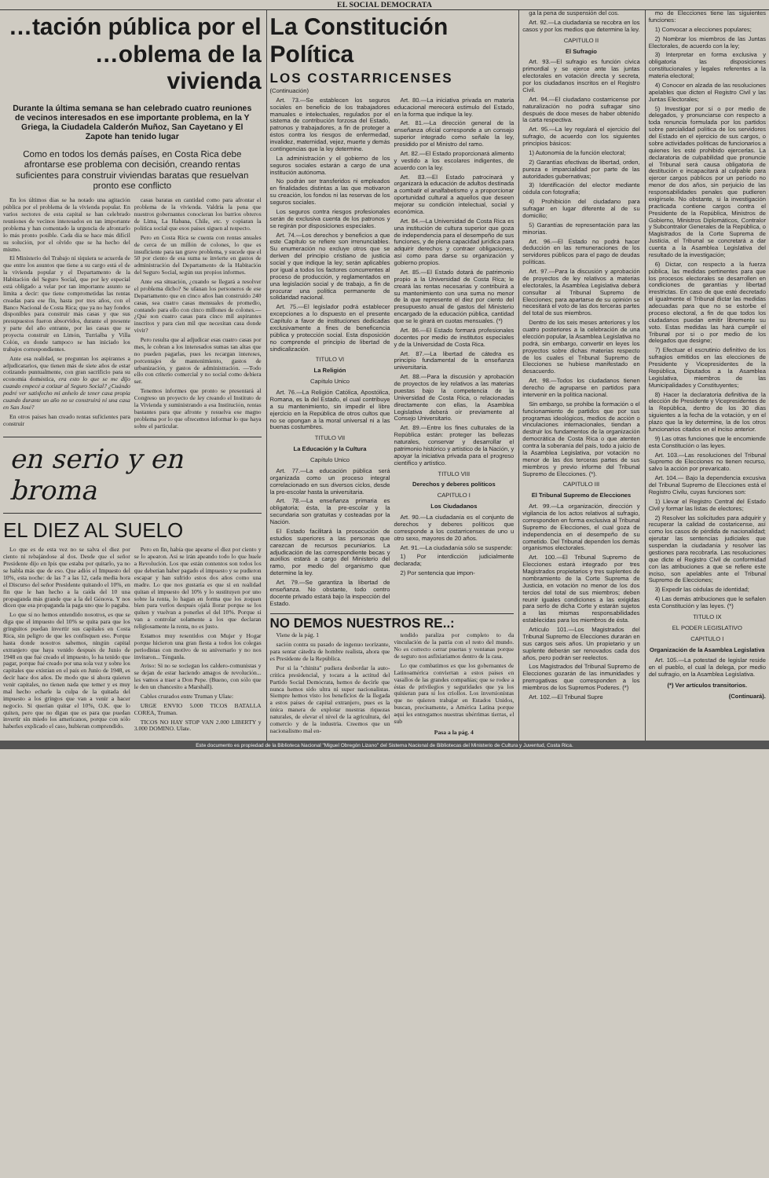EL SOCIAL DEMOCRATA
…tación pública por el …oblema de la vivienda
Durante la última semana se han celebrado cuatro reuniones de vecinos interesados en ese importante problema, en la Y Griega, la Ciudadela Calderón Muñoz, San Cayetano y El Zapote han tenido lugar
Como en todos los demás países, en Costa Rica debe afrontarse ese problema con decisión, creando rentas suficientes para construir viviendas baratas que resuelvan pronto ese conflicto
En los últimos días se ha notado una agitación pública por el problema de la vivienda popular. En varios sectores de esta capital se han celebrado reuniones de vecinos interesados en tan importante problema y han comentado la urgencia de afrontarlo lo más pronto posible. Cada día se hace más difícil su solución, por el olvido que se ha hecho del mismo.
El Ministerio del Trabajo ni siquiera se acuerda de que entre los asuntos que tiene a su cargo está el de la vivienda popular y el Departamento de la Habitación del Seguro Social, que por ley especial está obligado a velar por tan importante asunto se limita a decir: que tiene comprometidas las rentas creadas para ese fin, hasta por tres años, con el Banco Nacional de Costa Rica; que ya no hay fondos disponibles para construir más casas y que sus presupuestos fueron absorvidos, durante el presente y parte del año entrante, por las casas que se proyecta construir en Limón, Turrialba y Villa Colón, en donde tampoco se han iniciado los trabajos correspondientes.
Ante esa realidad, se preguntan los aspirantes a adjudicatarios, que tienen más de siete años de estar cotizando puntualmente, con gran sacrificio para su economía doméstica, era esto lo que se me dijo cuando empecé a cotizar al Seguro Social? ¿Cuándo podré ver satisfecho mi anhelo de tener casa propia cuando durante un año no se construirá ni una casa en San José?
En otros países han creado rentas suficientes para construir
casas baratas en cantidad como para afrontar el problema de la vivienda. Valdría la pena que nuestros gobernantes conocieran los barrios obreros de Lima, La Habana, Chile, etc. y copiaran la política social que esos países siguen al respecto.
Pero en Costa Rica se cuenta con rentas anuales de cerca de un millón de colones, lo que es insuficiente para tan grave problema, y sucede que el 50 por ciento de esa suma se invierte en gastos de administración del Departamento de la Habitación del Seguro Social, según sus propios informes.
Ante esa situación, ¿cuando se llegará a resolver el problema dicho? Se ufanan los personeros de ese Departamento que en cinco años han construido 240 casas, sea cuatro casas mensuales de promedio, contando para ello con cinco millones de colones.— ¿Qué son cuatro casas para cinco mil aspirantes inscritos y para cien mil que necesitan casa donde vivir?
Pero resulta que al adjudicar esas cuatro casas por mes, le cobran a los interesados sumas tan altas que no pueden pagarlas, pues les recargan intereses, porcentajes de mantenimiento, gastos de urbanización, y gastos de administración. —Todo ello con criterio comercial y no social como debiera ser.
Tenemos informes que pronto se presentará al Congreso un proyecto de ley creando el Instituto de la Vivienda y suministrando a esa Institución, rentas bastantes para que afronte y resuelva ese magno problema por lo que ofrecemos informar lo que haya sobre el particular.
en serio y en broma
EL DIEZ AL SUELO
Lo que es de esta vez no se salva el diez por ciento ni rebajándose al dos. Desde que el señor Presidente dijo en Ipís que estaba por quitarlo, ya no se habla más que de eso. Que adiós el Impuesto del 10%, esta noche: de las 7 a las 12, cada media hora el Discurso del señor Presidente quitando el 10%, en fin que le han hecho a la caída del 10 una propaganda más grande que a la del Génova. Y nos dicen que esa propaganda la paga uno que lo pagaba.
Lo que sí no hemos entendido nosotros, es que se diga que el impuesto del 10% se quita para que los gringuitos puedan invertir sus capitales en Costa Rica, sin peligro de que les confisquen eso. Porque hasta donde nosotros sabemos, ningún capital extranjero que haya venido después de Junio de 1948 en que fué creado el impuesto, lo ha tenido que pagar, porque fué creado por una sola vez y sobre los capitales que existían en el país en Junio de 1948, es decir hace dos años. De modo que si ahora quieren venir capitales, no tienen nada que temer y es muy mal hecho echarle la culpa de la quitada del impuesto a los gringos que van a venir a hacer negocio. Si querían quitar el 10%, O.K. que lo quiten, pero que no digan que es para que puedan invertir sin miedo los americanos, porque con sólo haberles explicado el caso, hubieran comprendido.
Pero en fin, había que apearse el diez por ciento y se lo apearon. Así se irán apeando todo lo que huele a Revolución. Los que están contentos son todos los que deberían haber pagado el impuesto y se pudieron escapar y han sufrido estos dos años como una madre. Lo que nos gustaría es que si en realidad quitan el impuesto del 10% y lo sustituyen por uno sobre la renta, lo hagan en forma que los zoquen bien para verlos después ojalá llorar porque se los quiten y vuelvan a ponerles el del 10%. Porque si van a controlar solamente a los que declaran religiosamente la renta, no es justo.
Estamos muy resentidos con Mujer y Hogar porque hicieron una gran fiesta a todos los colegas periodistas con motivo de su aniversario y no nos invitaron... Ténganla.
Aviso: Si no se sociegan los caldero-comunistas y se dejan de estar haciendo amagos de revolución... les vamos a traer a Don Pepe. (Bueno, con sólo que le den un chancesito a Marshall).
Cables cruzados entre Truman y Ulate:
URGE ENVIO 5.000 TICOS BATALLA COREA, Truman.
TICOS NO HAY STOP VAN 2.000 LIBERTY y 3.000 DOMINO. Ulate.
La Constitución Política
LOS COSTARRICENSES
(Continuación)
Art. 73.—Se establecen los seguros sociales en beneficio de los trabajadores manuales e intelectuales, regulados por el sistema de contribución forzosa del Estado, patronos y trabajadores, a fin de proteger a éstos contra los riesgos de enfermedad, invalidez, maternidad, vejez, muerte y demás contingencias que la ley determine.
La administración y el gobierno de los seguros sociales estarán a cargo de una institución autónoma.
No podrán ser transferidos ni empleados en finalidades distintas a las que motivaron su creación, los fondos ni las reservas de los seguros sociales.
Los seguros contra riesgos profesionales serán de exclusiva cuenta de los patronos y se regirán por disposiciones especiales.
Art. 74.—Los derechos y beneficios a que este Capítulo se refiere son irrenunciables. Su enumeración no excluye otros que se deriven del principio cristiano de justicia social y que indique la ley; serán aplicables por igual a todos los factores concurrentes al proceso de producción, y reglamentados en una legislación social y de trabajo, a fin de procurar una política permanente de solidaridad nacional.
Art. 75.—El legislador podrá establecer excepciones a lo dispuesto en el presente Capítulo a favor de instituciones dedicadas exclusivamente a fines de beneficencia pública y protección social. Esta disposición no comprende el principio de libertad de sindicalización.
TITULO VI
La Religión
Capítulo Unico
Art. 76.—La Religión Católica, Apostólica, Romana, es la del Estado, el cual contribuye a su mantenimiento, sin impedir el libre ejercicio en la República de otros cultos que no se opongan a la moral universal ni a las buenas costumbres.
TITULO VII
La Educación y la Cultura
Capítulo Unico
Art. 77.—La educación pública será organizada como un proceso integral correlacionado en sus diversos ciclos, desde la pre-escolar hasta la universitaria.
Art. 78.—La enseñanza primaria es obligatoria; ésta, la pre-escolar y la secundaria son gratuitas y costeadas por la Nación.
El Estado facilitará la prosecución de estudios superiores a las personas que carezcan de recursos pecuniarios. La adjudicación de las correspondiente becas y auxilios estará a cargo del Ministerio del ramo, por medio del organismo que determine la ley.
Art. 79.—Se garantiza la libertad de enseñanza. No obstante, todo centro docente privado estará bajo la inspección del Estado.
Art. 80.—La iniciativa privada en materia educacional merecerá estímulo del Estado, en la forma que indique la ley.
Art. 81.—La dirección general de la enseñanza oficial corresponde a un consejo superior integrado como señale la ley, presidido por el Ministro del ramo.
Art. 82.—El Estado proporcionará alimento y vestido a los escolares indigentes, de acuerdo con la ley.
Art. 83.—El Estado patrocinará y organizará la educación de adultos destinada a combatir el analfabetismo y a proporcionar oportunidad cultural a aquellos que deseen mejorar su condición intelectual, social y económica.
Art. 84.—La Universidad de Costa Rica es una institución de cultura superior que goza de independencia para el desempeño de sus funciones, y de plena capacidad jurídica para adquirir derechos y contraer obligaciones, así como para darse su organización y gobierno propios.
Art. 85.—El Estado dotará de patrimonio propio a la Universidad de Costa Rica; le creará las rentas necesarias y contribuirá a su mantenimiento con una suma no menor de la que represente el diez por ciento del presupuesto anual de gastos del Ministerio encargado de la educación pública, cantidad que se le girará en cuotas mensuales. (*)
Art. 86.—El Estado formará profesionales docentes por medio de institutos especiales y de la Universidad de Costa Rica.
Art. 87.—La libertad de cátedra es principio fundamental de la enseñanza universitaria.
Art. 88.—Para la discusión y aprobación de proyectos de ley relativos a las materias puestas bajo la competencia de la Universidad de Costa Rica, o relacionadas directamente con ellas, la Asamblea Legislativa deberá oír previamente al Consejo Universitario.
Art. 89.—Entre los fines culturales de la República están: proteger las bellezas naturales, conservar y desarrollar el patrimonio histórico y artístico de la Nación, y apoyar la iniciativa privada para el progreso científico y artístico.
TITULO VIII
Derechos y deberes políticos
CAPITULO I
Los Ciudadanos
Art. 90.—La ciudadanía es el conjunto de derechos y deberes políticos que corresponde a los costarricenses de uno u otro sexo, mayores de 20 años.
Art. 91.—La ciudadanía sólo se suspende:
1) Por interdicción judicialmente declarada;
2) Por sentencia que impon-
NO DEMOS NUESTROS RE..:
Viene de la pág. 1
sación contra su pasado de ingenuo teorizante, para sentar cátedra de hombre realista, ahora que es Presidente de la República.
Por si la "chinita" pudiera desbordar la auto-crítica presidencial, y tocara a la actitud del Partido Social Demócrata, hemos de decirle que nunca hemos sido ultra ni super nacionalistas. Siempre hemos visto los beneficios de la llegada a estos países de capital extranjero, pues es la única manera de explotar nuestras riquezas naturales, de elevar el nivel de la agricultura, del comercio y de la industria. Creemos que un nacionalismo mal en-
tendido paraliza por completo to da vinculación de la patria con el resto del mundo. No es correcto cerrar puertas y ventanas porque de seguro nos asfixiaríamos dentro de la casa.
Lo que combatimos es que los gobernantes de Latinoamérica conviertan a estos países en vasallos de las grandes compañías; que se rodee a éstas de privilegios y seguridades que ya los quisieran para sí los criollos. Los inversionistas que no quieren trabajar en Estados Unidos, buscan, precisamente, a América Latina porque aquí les entregamos nuestras ubérrimas tierras, el sub
Pasa a la pág. 4
ga la pena de suspensión del cos.
Art. 92.—La ciudadanía se recobra en los casos y por los medios que determine la ley.
CAPITULO II
El Sufragio
Art. 93.—El sufragio es función cívica primordial y se ejerce ante las juntas electorales en votación directa y secreta, por los ciudadanos inscritos en el Registro Civil.
Art. 94.—El ciudadano costarricense por naturalización no podrá sufragar sino después de doce meses de haber obtenido la carta respectiva.
Art. 95.—La ley regulará el ejercicio del sufragio, de acuerdo con los siguientes principios básicos:
1) Autonomía de la función electoral;
2) Garantías efectivas de libertad, orden, pureza e imparcialidad por parte de las autoridades gubernativas;
3) Identificación del elector mediante cédula con fotografía;
4) Prohibición del ciudadano para sufragar en lugar diferente al de su domicilio;
5) Garantías de representación para las minorías.
Art. 96.—El Estado no podrá hacer deducción en las remuneraciones de los servidores públicos para el pago de deudas políticas.
Art. 97.—Para la discusión y aprobación de proyectos de ley relativos a materias electorales, la Asamblea Legislativa deberá consultar al Tribunal Supremo de Elecciones; para apartarse de su opinión se necesitará el voto de las dos terceras partes del total de sus miembros.
Dentro de los seis meses anteriores y los cuatro posteriores a la celebración de una elección popular, la Asamblea Legislativa no podrá, sin embargo, convertir en leyes los proyectos sobre dichas materias respecto de los cuales el Tribunal Supremo de Elecciones se hubiese manifestado en desacuerdo.
Art. 98.—Todos los ciudadanos tienen derecho de agruparse en partidos para intervenir en la política nacional.
Sin embargo, se prohibe la formación o el funcionamiento de partidos que por sus programas ideológicos, medios de acción o vinculaciones internacionales, tiendan a destruir los fundamentos de la organización democrática de Costa Rica o que atenten contra la soberanía del país, todo a juicio de la Asamblea Legislativa, por votación no menor de las dos terceras partes de sus miembros y previo informe del Tribunal Supremo de Elecciones. (*).
CAPITULO III
El Tribunal Supremo de Elecciones
Art. 99.—La organización, dirección y vigilancia de los actos relativos al sufragio, corresponden en forma exclusiva al Tribunal Supremo de Elecciones, el cual goza de independencia en el desempeño de su cometido. Del Tribunal dependen los demás organismos electorales.
Art. 100.—El Tribunal Supremo de Elecciones estará integrado por tres Magistrados propietarios y tres suplentes de nombramiento de la Corte Suprema de Justicia, en votación no menor de los dos tercios del total de sus miembros; deben reunir iguales condiciones a las exigidas para serlo de dicha Corte y estarán sujetos a las mismas responsabilidades establecidas para los miembros de ésta.
Artículo 101.—Los Magistrados del Tribunal Supremo de Elecciones durarán en sus cargos seis años. Un propietario y un suplente deberán ser renovados cada dos años, pero podrán ser reelectos.
Los Magistrados del Tribunal Supremo de Elecciones gozarán de las inmunidades y prerrogativas que corresponden a los miembros de los Supremos Poderes. (*)
Art. 102.—El Tribunal Supre
mo de Elecciones tiene las siguientes funciones:
1) Convocar a elecciones populares;
2) Nombrar los miembros de las Juntas Electorales, de acuerdo con la ley;
3) Interpretar en forma exclusiva y obligatoria las disposiciones constitucionales y legales referentes a la materia electoral;
4) Conocer en alzada de las resoluciones apelables que dicten el Registro Civil y las Juntas Electorales;
5) Investigar por sí o por medio de delegados, y pronunciarse con respecto a toda renuncia formulada por los partidos sobre parcialidad política de los servidores del Estado en el ejercicio de sus cargos, o sobre actividades políticas de funcionarios a quienes les esté prohibido ejercerlas. La declaratoria de culpabilidad que pronuncie el Tribunal será causa obligatoria de destitución e incapacitará al culpable para ejercer cargos públicos por un período no menor de dos años, sin perjuicio de las responsabilidades penales que pudieren exigírsele. No obstante, si la investigación practicada contiene cargos contra el Presidente de la República, Ministros de Gobierno, Ministros Diplomáticos, Contralor y Subcontralor Generales de la República, o Magistrados de la Corte Suprema de Justicia, el Tribunal se concretará a dar cuenta a la Asamblea Legislativa del resultado de la investigación;
6) Dictar, con respecto a la fuerza pública, las medidas pertinentes para que los procesos electorales se desarrollen en condiciones de garantías y libertad irrestrictas. En caso de que esté decretado el igualmente el Tribunal dictar las medidas adecuadas para que no se estorbe el proceso electoral, a fin de que todos los ciudadanos puedan emitir libremente su voto. Estas medidas las hará cumplir el Tribunal por sí o por medio de los delegados que designe;
7) Efectuar el escrutinio definitivo de los sufragios emitidos en las elecciones de Presidente y Vicepresidentes de la República, Diputados a la Asamblea Legislativa, miembros de las Municipalidades y Constituyentes;
8) Hacer la declaratoria definitiva de la elección de Presidente y Vicepresidentes de la República, dentro de los 30 días siguientes a la fecha de la votación, y en el plazo que la ley determine, la de los otros funcionarios citados en el inciso anterior.
9) Las otras funciones que le encomiende esta Constitución o las leyes.
Art. 103.—Las resoluciones del Tribunal Supremo de Elecciones no tienen recurso, salvo la acción por prevaricato.
Art. 104.— Bajo la dependencia excusiva del Tribunal Supremo de Elecciones está el Registro Civilu, cuyas funciones son:
1) Llevar el Registro Central del Estado Civil y formar las listas de electores;
2) Resolver las solicitudes para adquirir y recuperar la calidad de costaricense, así como los casos de pérdida de nacionalidad; ejerutar las sentencias judiciales que suspendan la ciudadanía y resolver las gestiones para recobrarla. Las resoluciones que dicte el Registro Civil de conformidad con las atribuciones a que se refiere este inciso, son apelables ante el Tribunal Supremo de Elecciones;
3) Expedir las cédulas de identidad;
4) Las demás atribuciones que le señalen esta Constitución y las leyes. (*)
TITULO IX
EL PODER LEGISLATIVO
CAPITULO I
Organización de la Asamblea Legislativa
Art. 105.—La potestad de legislar reside en el pueblo, el cual la delega, por medio del sufragio, en la Asamblea Legislativa.
(*) Ver artículos transitorios.
(Continuará).
Este documento es propiedad de la Biblioteca Nacional "Miguel Obregón Lizano" del Sistema Nacional de Bibliotecas del Ministerio de Cultura y Juventud, Costa Rica.